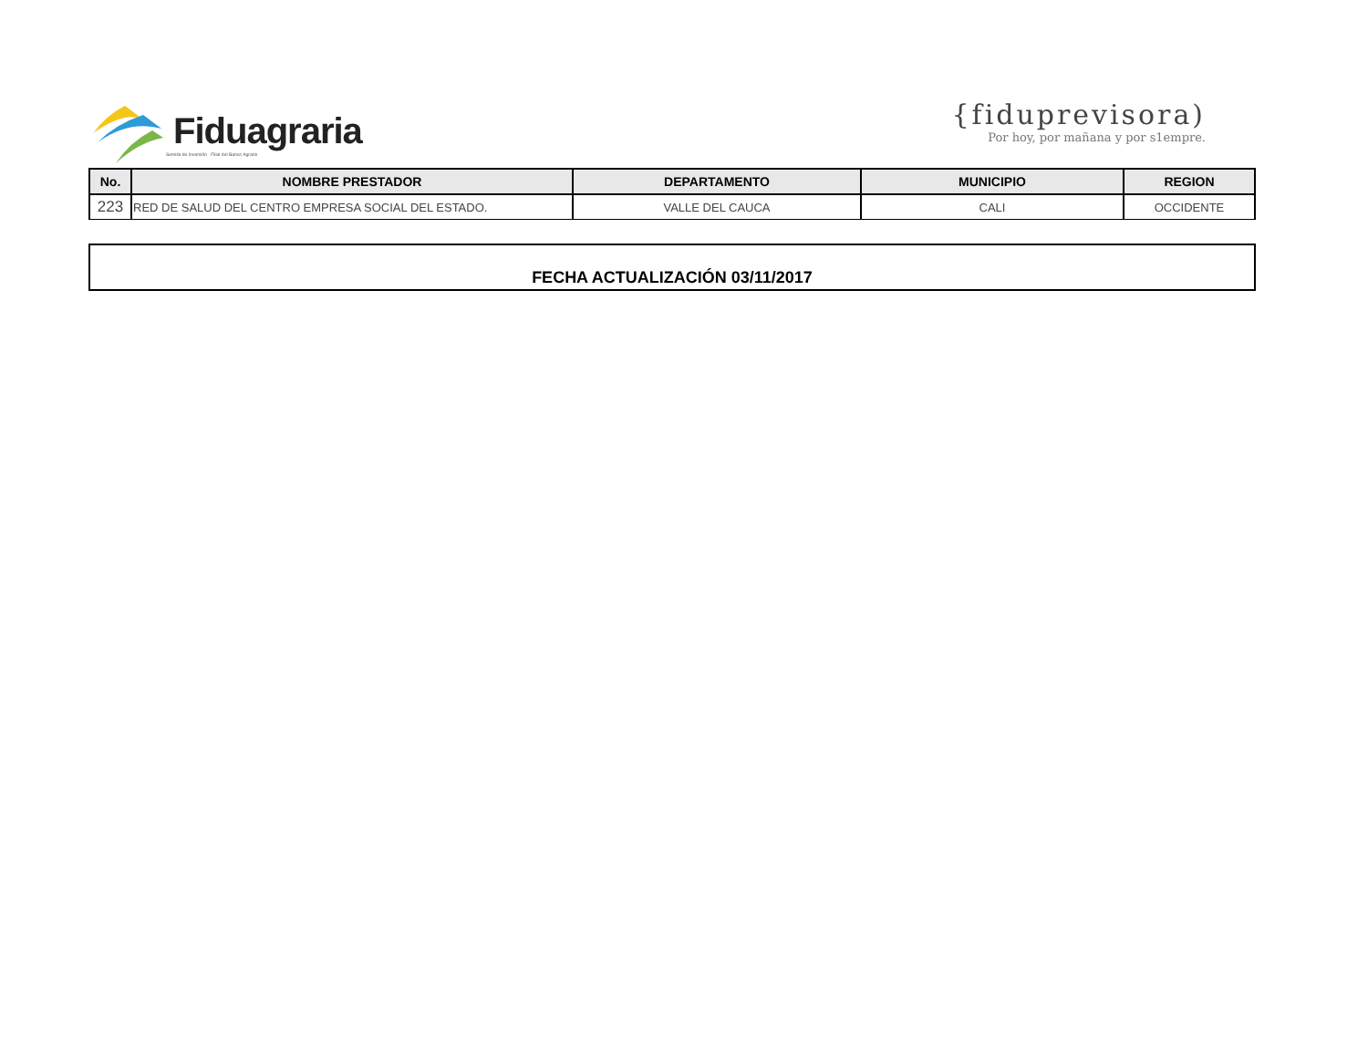Fiduagraria
Semilla de Inversión Filial del Banco Agrario
{fiduprevisora)
Por hoy, por mañana y por s1empre.
| No. | NOMBRE PRESTADOR | DEPARTAMENTO | MUNICIPIO | REGION |
| --- | --- | --- | --- | --- |
| 223 | RED DE SALUD DEL CENTRO EMPRESA SOCIAL DEL ESTADO. | VALLE DEL CAUCA | CALI | OCCIDENTE |
FECHA ACTUALIZACIÓN 03/11/2017